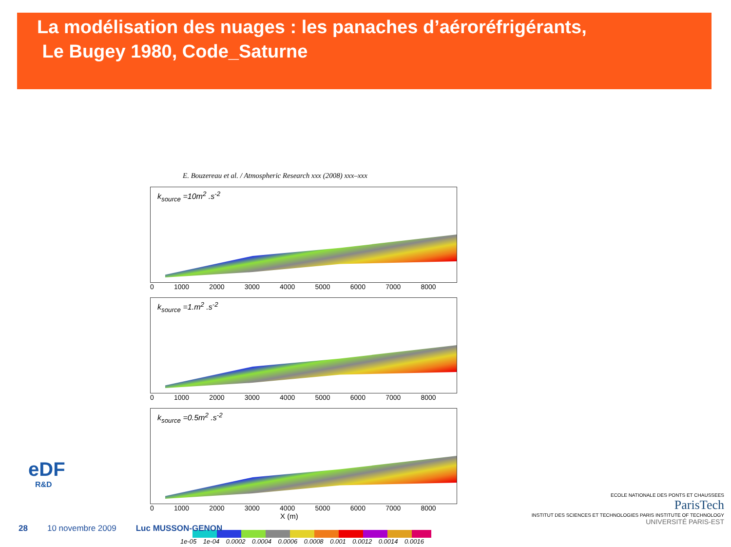La modélisation des nuages : les panaches d’aéroréfrigérants,
Le Bugey 1980, Code_Saturne
E. Bouzereau et al. / Atmospheric Research xxx (2008) xxx–xxx
k<sub>source</sub> =10m<sup>2</sup> .s<sup>-2</sup>
0 1000 2000 3000 4000 5000 6000 7000 8000
k<sub>source</sub> =1.m<sup>2</sup> .s<sup>-2</sup>
0 1000 2000 3000 4000 5000 6000 7000 8000
k<sub>source</sub> =0.5m<sup>2</sup> .s<sup>-2</sup>
0 1000 2000 3000 4000 5000 6000 7000 8000
X (m)
1e-05 1e-04 0.0002 0.0004 0.0006 0.0008 0.001 0.0012 0.0014 0.0016
eDF
R&D
28 10 novembre 2009 Luc MUSSON-GENON
ECOLE NATIONALE DES PONTS ET CHAUSSEES
ParisTech
INSTITUT DES SCIENCES ET TECHNOLOGIES PARIS INSTITUTE OF TECHNOLOGY
UNIVERSITÉ PARIS-EST